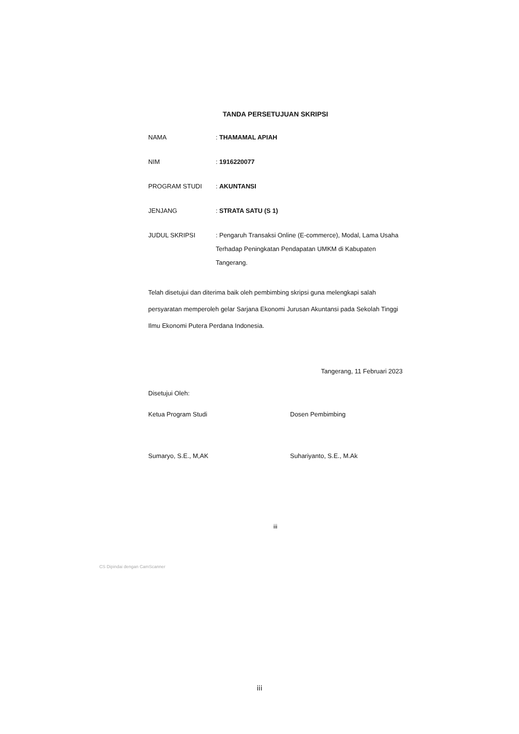TANDA PERSETUJUAN SKRIPSI
| NAMA | : THAMAMAL APIAH |
| NIM | : 1916220077 |
| PROGRAM STUDI | : AKUNTANSI |
| JENJANG | : STRATA SATU (S 1) |
| JUDUL SKRIPSI | : Pengaruh Transaksi Online (E-commerce), Modal, Lama Usaha Terhadap Peningkatan Pendapatan UMKM di Kabupaten Tangerang. |
Telah disetujui dan diterima baik oleh pembimbing skripsi guna melengkapi salah persyaratan memperoleh gelar Sarjana Ekonomi Jurusan Akuntansi pada Sekolah Tinggi Ilmu Ekonomi Putera Perdana Indonesia.
Tangerang, 11 Februari 2023
Disetujui Oleh:
Ketua Program Studi
Sumaryo, S.E., M,AK
Dosen Pembimbing
Suhariyanto, S.E., M.Ak
iii
CS Dipindai dengan CamScanner
iii